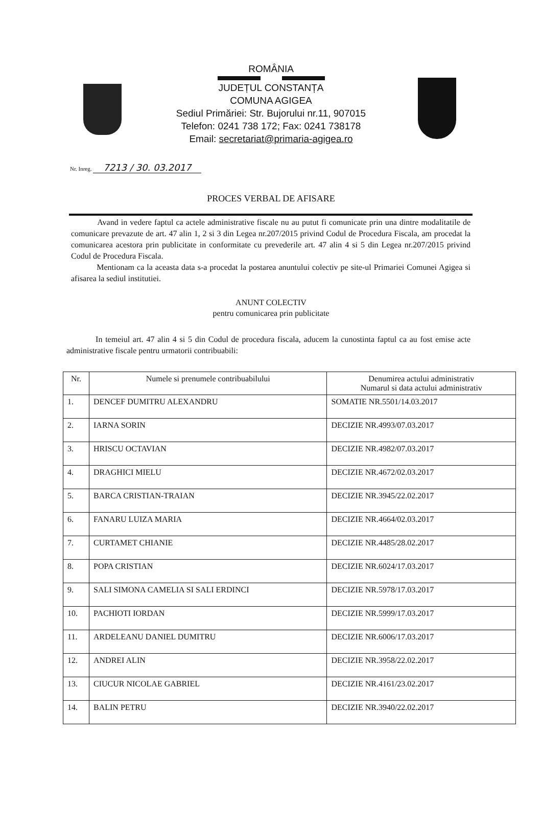ROMÂNIA
JUDEȚUL CONSTANȚA
COMUNA AGIGEA
Sediul Primăriei: Str. Bujorului nr.11, 907015
Telefon: 0241 738 172; Fax: 0241 738178
Email: secretariat@primaria-agigea.ro
Nr. Inreg. 7213 / 30. 03.2017
PROCES VERBAL DE AFISARE
Avand in vedere faptul ca actele administrative fiscale nu au putut fi comunicate prin una dintre modalitatile de comunicare prevazute de art. 47 alin 1, 2 si 3 din Legea nr.207/2015 privind Codul de Procedura Fiscala, am procedat la comunicarea acestora prin publicitate in conformitate cu prevederile art. 47 alin 4 si 5 din Legea nr.207/2015 privind Codul de Procedura Fiscala.
Mentionam ca la aceasta data s-a procedat la postarea anuntului colectiv pe site-ul Primariei Comunei Agigea si afisarea la sediul institutiei.
ANUNT COLECTIV
pentru comunicarea prin publicitate
In temeiul art. 47 alin 4 si 5 din Codul de procedura fiscala, aducem la cunostinta faptul ca au fost emise acte administrative fiscale pentru urmatorii contribuabili:
| Nr. | Numele si prenumele contribuabilului | Denumirea actului administrativ Numarul si data actului administrativ |
| --- | --- | --- |
| 1. | DENCEF DUMITRU ALEXANDRU | SOMATIE NR.5501/14.03.2017 |
| 2. | IARNA SORIN | DECIZIE NR.4993/07.03.2017 |
| 3. | HRISCU OCTAVIAN | DECIZIE NR.4982/07.03.2017 |
| 4. | DRAGHICI MIELU | DECIZIE NR.4672/02.03.2017 |
| 5. | BARCA CRISTIAN-TRAIAN | DECIZIE NR.3945/22.02.2017 |
| 6. | FANARU LUIZA MARIA | DECIZIE NR.4664/02.03.2017 |
| 7. | CURTAMET CHIANIE | DECIZIE NR.4485/28.02.2017 |
| 8. | POPA CRISTIAN | DECIZIE NR.6024/17.03.2017 |
| 9. | SALI SIMONA CAMELIA SI SALI ERDINCI | DECIZIE NR.5978/17.03.2017 |
| 10. | PACHIOTI IORDAN | DECIZIE NR.5999/17.03.2017 |
| 11. | ARDELEANU DANIEL DUMITRU | DECIZIE NR.6006/17.03.2017 |
| 12. | ANDREI ALIN | DECIZIE NR.3958/22.02.2017 |
| 13. | CIUCUR NICOLAE GABRIEL | DECIZIE NR.4161/23.02.2017 |
| 14. | BALIN PETRU | DECIZIE NR.3940/22.02.2017 |